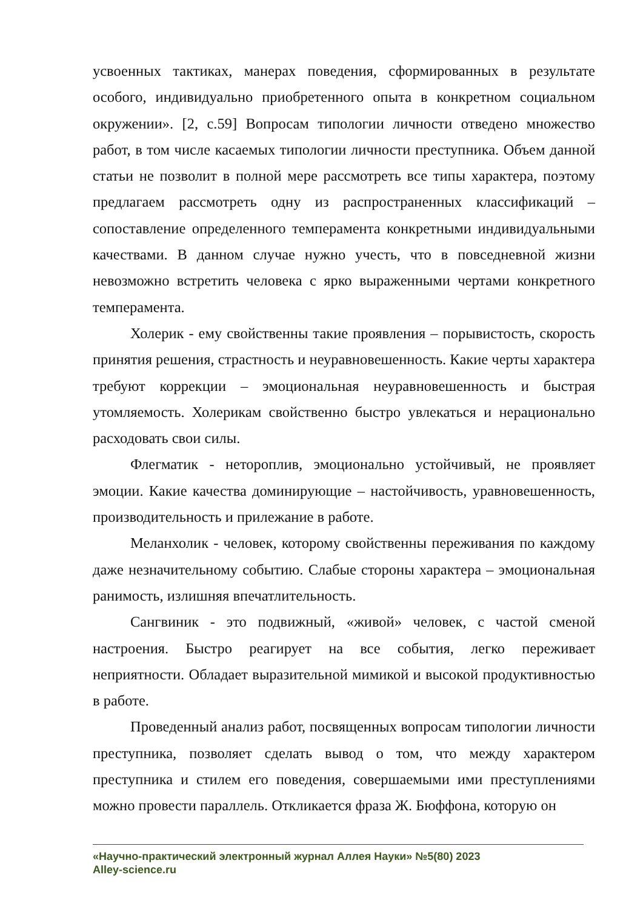усвоенных тактиках, манерах поведения, сформированных в результате особого, индивидуально приобретенного опыта в конкретном социальном окружении». [2, с.59] Вопросам типологии личности отведено множество работ, в том числе касаемых типологии личности преступника. Объем данной статьи не позволит в полной мере рассмотреть все типы характера, поэтому предлагаем рассмотреть одну из распространенных классификаций – сопоставление определенного темперамента конкретными индивидуальными качествами. В данном случае нужно учесть, что в повседневной жизни невозможно встретить человека с ярко выраженными чертами конкретного темперамента.
Холерик - ему свойственны такие проявления – порывистость, скорость принятия решения, страстность и неуравновешенность. Какие черты характера требуют коррекции – эмоциональная неуравновешенность и быстрая утомляемость. Холерикам свойственно быстро увлекаться и нерационально расходовать свои силы.
Флегматик - неторопли­в, эмоционально устойчивый, не проявляет эмоции. Какие качества доминирующие – настойчивость, уравновешенность, производительность и прилежание в работе.
Меланхолик - человек, которому свойственны переживания по каждому даже незначительному событию. Слабые стороны характера – эмоциональная ранимость, излишняя впечатлительность.
Сангвиник - это подвижный, «живой» человек, с частой сменой настроения. Быстро реагирует на все события, легко переживает неприятности. Обладает выразительной мимикой и высокой продуктивностью в работе.
Проведенный анализ работ, посвященных вопросам типологии личности преступника, позволяет сделать вывод о том, что между характером преступника и стилем его поведения, совершаемыми ими преступлениями можно провести параллель. Откликается фраза Ж. Бюффона, которую он
«Научно-практический электронный журнал Аллея Науки» №5(80) 2023
Alley-science.ru